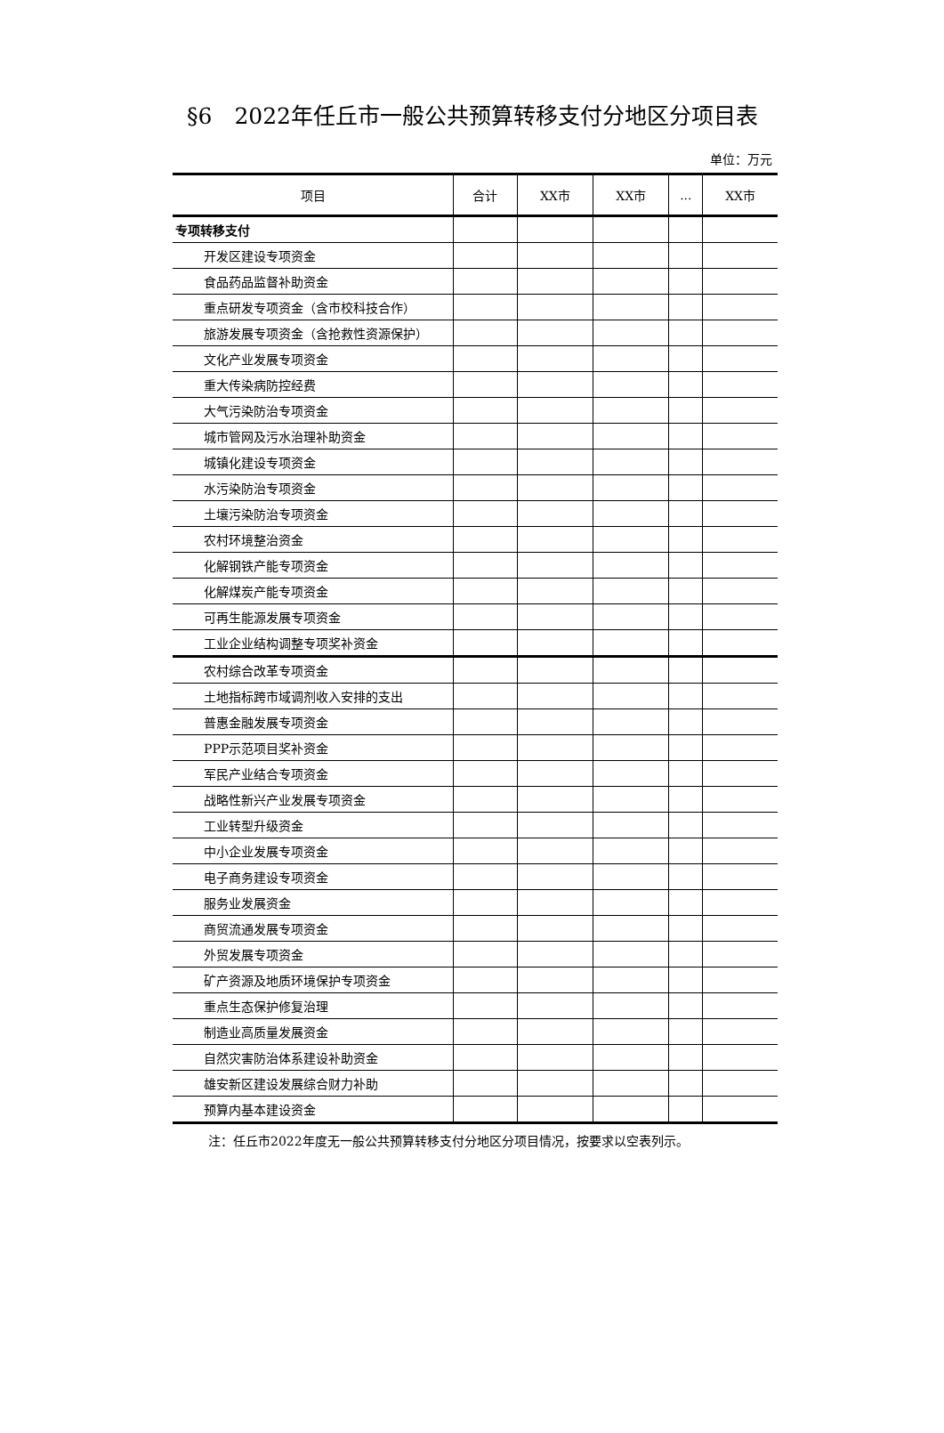§6　2022年任丘市一般公共预算转移支付分地区分项目表
单位：万元
| 项目 | 合计 | XX市 | XX市 | ... | XX市 |
| --- | --- | --- | --- | --- | --- |
| 专项转移支付 | | | | | |
| 开发区建设专项资金 | | | | | |
| 食品药品监督补助资金 | | | | | |
| 重点研发专项资金（含市校科技合作） | | | | | |
| 旅游发展专项资金（含抢救性资源保护） | | | | | |
| 文化产业发展专项资金 | | | | | |
| 重大传染病防控经费 | | | | | |
| 大气污染防治专项资金 | | | | | |
| 城市管网及污水治理补助资金 | | | | | |
| 城镇化建设专项资金 | | | | | |
| 水污染防治专项资金 | | | | | |
| 土壤污染防治专项资金 | | | | | |
| 农村环境整治资金 | | | | | |
| 化解钢铁产能专项资金 | | | | | |
| 化解煤炭产能专项资金 | | | | | |
| 可再生能源发展专项资金 | | | | | |
| 工业企业结构调整专项奖补资金 | | | | | |
| 农村综合改革专项资金 | | | | | |
| 土地指标跨市域调剂收入安排的支出 | | | | | |
| 普惠金融发展专项资金 | | | | | |
| PPP示范项目奖补资金 | | | | | |
| 军民产业结合专项资金 | | | | | |
| 战略性新兴产业发展专项资金 | | | | | |
| 工业转型升级资金 | | | | | |
| 中小企业发展专项资金 | | | | | |
| 电子商务建设专项资金 | | | | | |
| 服务业发展资金 | | | | | |
| 商贸流通发展专项资金 | | | | | |
| 外贸发展专项资金 | | | | | |
| 矿产资源及地质环境保护专项资金 | | | | | |
| 重点生态保护修复治理 | | | | | |
| 制造业高质量发展资金 | | | | | |
| 自然灾害防治体系建设补助资金 | | | | | |
| 雄安新区建设发展综合财力补助 | | | | | |
| 预算内基本建设资金 | | | | | |
注：任丘市2022年度无一般公共预算转移支付分地区分项目情况，按要求以空表列示。